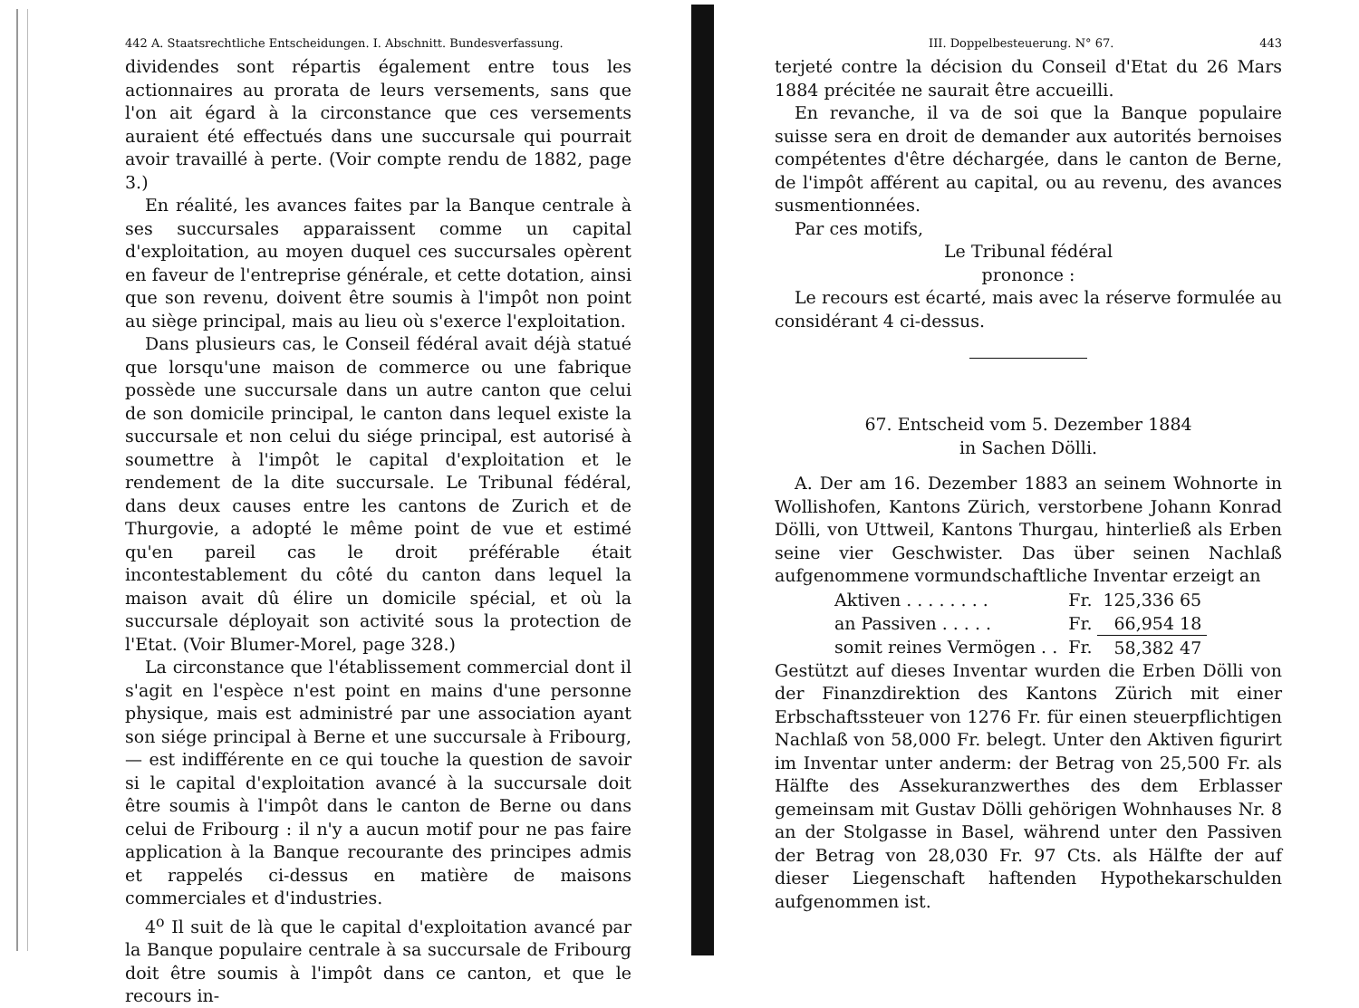442 A. Staatsrechtliche Entscheidungen. I. Abschnitt. Bundesverfassung.
dividendes sont répartis également entre tous les actionnaires au prorata de leurs versements, sans que l'on ait égard à la circonstance que ces versements auraient été effectués dans une succursale qui pourrait avoir travaillé à perte. (Voir compte rendu de 1882, page 3.)
En réalité, les avances faites par la Banque centrale à ses succursales apparaissent comme un capital d'exploitation, au moyen duquel ces succursales opèrent en faveur de l'entreprise générale, et cette dotation, ainsi que son revenu, doivent être soumis à l'impôt non point au siège principal, mais au lieu où s'exerce l'exploitation.
Dans plusieurs cas, le Conseil fédéral avait déjà statué que lorsqu'une maison de commerce ou une fabrique possède une succursale dans un autre canton que celui de son domicile principal, le canton dans lequel existe la succursale et non celui du siége principal, est autorisé à soumettre à l'impôt le capital d'exploitation et le rendement de la dite succursale. Le Tribunal fédéral, dans deux causes entre les cantons de Zurich et de Thurgovie, a adopté le même point de vue et estimé qu'en pareil cas le droit préférable était incontestablement du côté du canton dans lequel la maison avait dû élire un domicile spécial, et où la succursale déployait son activité sous la protection de l'Etat. (Voir Blumer-Morel, page 328.)
La circonstance que l'établissement commercial dont il s'agit en l'espèce n'est point en mains d'une personne physique, mais est administré par une association ayant son siége principal à Berne et une succursale à Fribourg, — est indifférente en ce qui touche la question de savoir si le capital d'exploitation avancé à la succursale doit être soumis à l'impôt dans le canton de Berne ou dans celui de Fribourg : il n'y a aucun motif pour ne pas faire application à la Banque recourante des principes admis et rappelés ci-dessus en matière de maisons commerciales et d'industries.
4<sup>o</sup> Il suit de là que le capital d'exploitation avancé par la Banque populaire centrale à sa succursale de Fribourg doit être soumis à l'impôt dans ce canton, et que le recours in-
III. Doppelbesteuerung. N° 67. 443
terjeté contre la décision du Conseil d'Etat du 26 Mars 1884 précitée ne saurait être accueilli.
En revanche, il va de soi que la Banque populaire suisse sera en droit de demander aux autorités bernoises compétentes d'être déchargée, dans le canton de Berne, de l'impôt afférent au capital, ou au revenu, des avances susmentionnées.
Par ces motifs,
Le Tribunal fédéral
prononce :
Le recours est écarté, mais avec la réserve formulée au considérant 4 ci-dessus.
67. Entscheid vom 5. Dezember 1884
in Sachen Dölli.
A. Der am 16. Dezember 1883 an seinem Wohnorte in Wollishofen, Kantons Zürich, verstorbene Johann Konrad Dölli, von Uttweil, Kantons Thurgau, hinterließ als Erben seine vier Geschwister. Das über seinen Nachlaß aufgenommene vormundschaftliche Inventar erzeigt an
| Aktiven . . . . . . . . | Fr. | 125,336 65 |
| an Passiven . . . . . | Fr. | 66,954 18 |
| somit reines Vermögen . . | Fr. | 58,382 47 |
Gestützt auf dieses Inventar wurden die Erben Dölli von der Finanzdirektion des Kantons Zürich mit einer Erbschaftssteuer von 1276 Fr. für einen steuerpflichtigen Nachlaß von 58,000 Fr. belegt. Unter den Aktiven figurirt im Inventar unter anderm: der Betrag von 25,500 Fr. als Hälfte des Assekuranzwerthes des dem Erblasser gemeinsam mit Gustav Dölli gehörigen Wohnhauses Nr. 8 an der Stolgasse in Basel, während unter den Passiven der Betrag von 28,030 Fr. 97 Cts. als Hälfte der auf dieser Liegenschaft haftenden Hypothekarschulden aufgenommen ist.